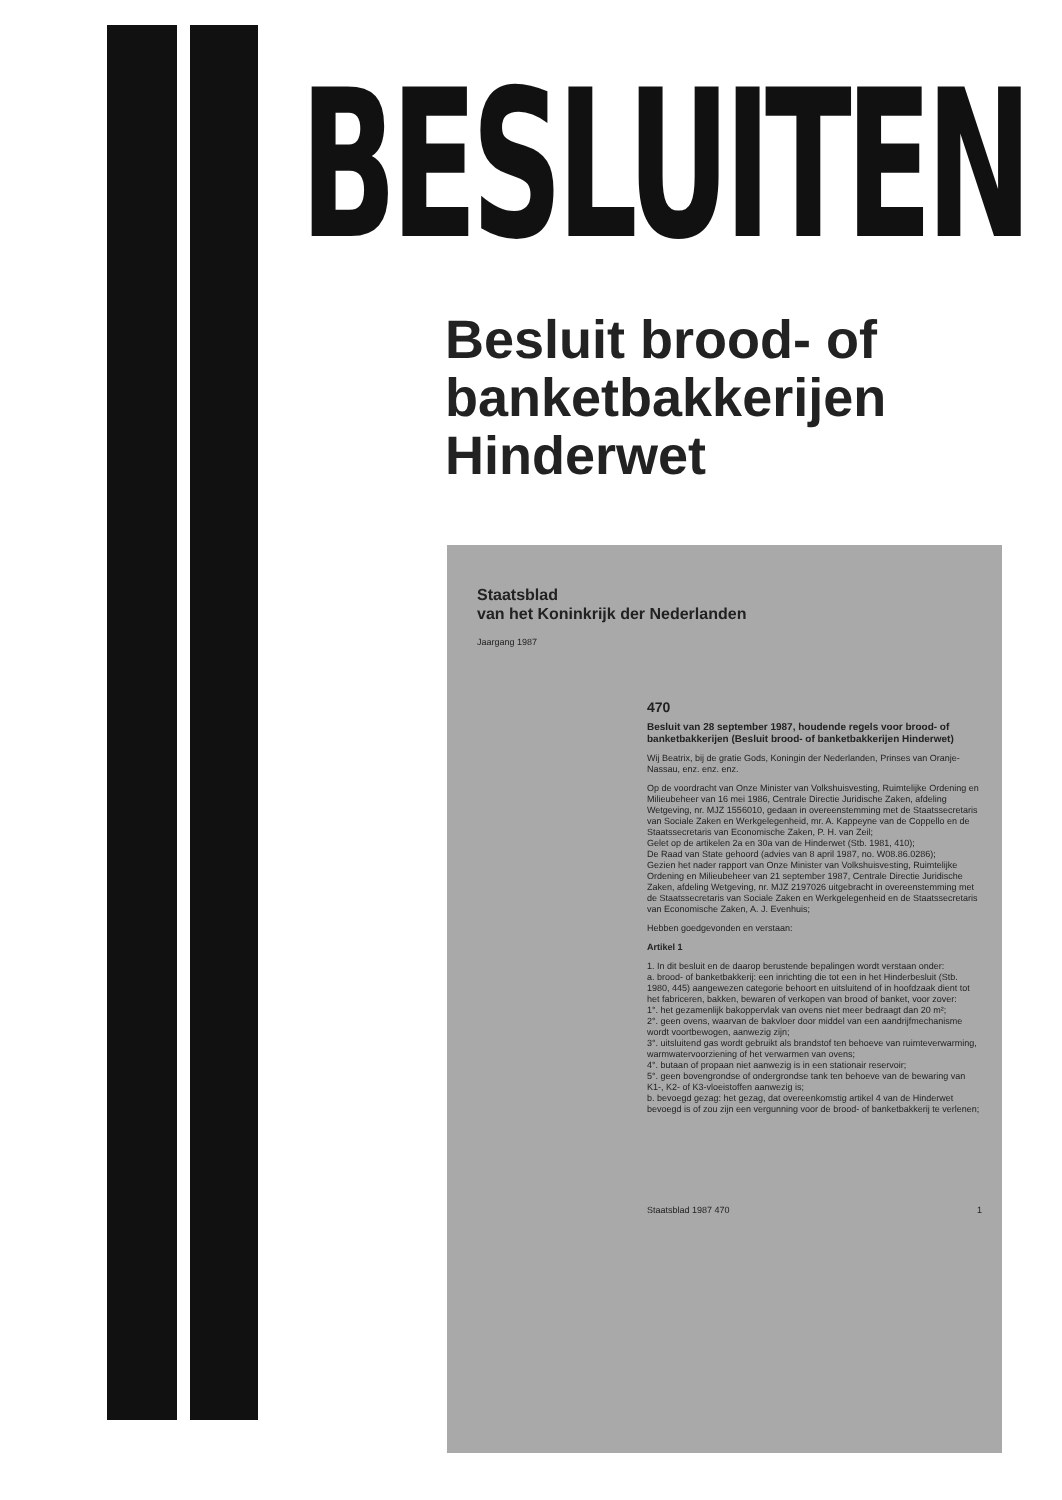BESLUITEN
Besluit brood- of banketbakkerijen Hinderwet
Staatsblad
van het Koninkrijk der Nederlanden
Jaargang 1987
470
Besluit van 28 september 1987, houdende regels voor brood- of banketbakkerijen (Besluit brood- of banketbakkerijen Hinderwet)
Wij Beatrix, bij de gratie Gods, Koningin der Nederlanden, Prinses van Oranje-Nassau, enz. enz. enz.
Op de voordracht van Onze Minister van Volkshuisvesting, Ruimtelijke Ordening en Milieubeheer van 16 mei 1986, Centrale Directie Juridische Zaken, afdeling Wetgeving, nr. MJZ 1556010, gedaan in overeenstemming met de Staatssecretaris van Sociale Zaken en Werkgelegenheid, mr. A. Kappeyne van de Coppello en de Staatssecretaris van Economische Zaken, P. H. van Zeil;
Gelet op de artikelen 2a en 30a van de Hinderwet (Stb. 1981, 410);
De Raad van State gehoord (advies van 8 april 1987, no. W08.86.0286);
Gezien het nader rapport van Onze Minister van Volkshuisvesting, Ruimtelijke Ordening en Milieubeheer van 21 september 1987, Centrale Directie Juridische Zaken, afdeling Wetgeving, nr. MJZ 2197026 uitgebracht in overeenstemming met de Staatssecretaris van Sociale Zaken en Werkgelegenheid en de Staatssecretaris van Economische Zaken, A. J. Evenhuis;
Hebben goedgevonden en verstaan:
Artikel 1
1. In dit besluit en de daarop berustende bepalingen wordt verstaan onder:
a. brood- of banketbakkerij: een inrichting die tot een in het Hinderbesluit (Stb. 1980, 445) aangewezen categorie behoort en uitsluitend of in hoofdzaak dient tot het fabriceren, bakken, bewaren of verkopen van brood of banket, voor zover:
1°. het gezamenlijk bakoppervlak van ovens niet meer bedraagt dan 20 m²;
2°. geen ovens, waarvan de bakvloer door middel van een aandrijfmechanisme wordt voortbewogen, aanwezig zijn;
3°. uitsluitend gas wordt gebruikt als brandstof ten behoeve van ruimteverwarming, warmwatervoorziening of het verwarmen van ovens;
4°. butaan of propaan niet aanwezig is in een stationair reservoir;
5°. geen bovengrondse of ondergrondse tank ten behoeve van de bewaring van K1-, K2- of K3-vloeistoffen aanwezig is;
b. bevoegd gezag: het gezag, dat overeenkomstig artikel 4 van de Hinderwet bevoegd is of zou zijn een vergunning voor de brood- of banketbakkerij te verlenen;
Staatsblad 1987 470 1